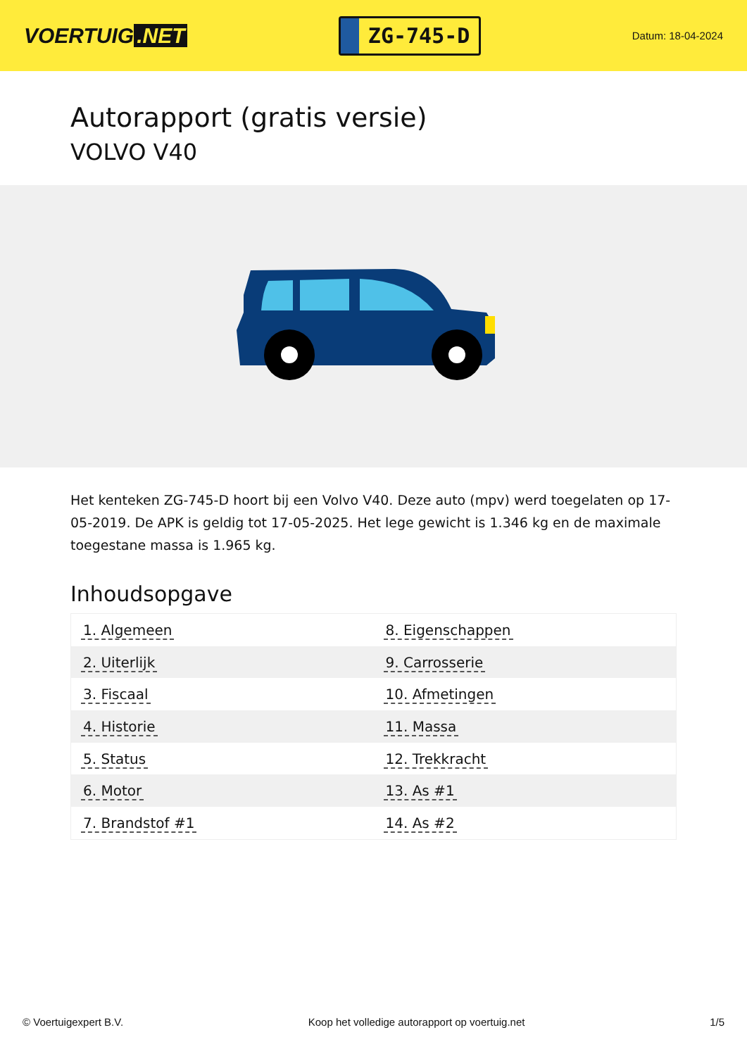VOERTUIG.NET
ZG-745-D
Datum: 18-04-2024
Autorapport (gratis versie)
VOLVO V40
Het kenteken ZG-745-D hoort bij een Volvo V40. Deze auto (mpv) werd toegelaten op 17-05-2019. De APK is geldig tot 17-05-2025. Het lege gewicht is 1.346 kg en de maximale toegestane massa is 1.965 kg.
Inhoudsopgave
| 1. Algemeen | 8. Eigenschappen |
| 2. Uiterlijk | 9. Carrosserie |
| 3. Fiscaal | 10. Afmetingen |
| 4. Historie | 11. Massa |
| 5. Status | 12. Trekkracht |
| 6. Motor | 13. As #1 |
| 7. Brandstof #1 | 14. As #2 |
© Voertuigexpert B.V. Koop het volledige autorapport op voertuig.net
1/5